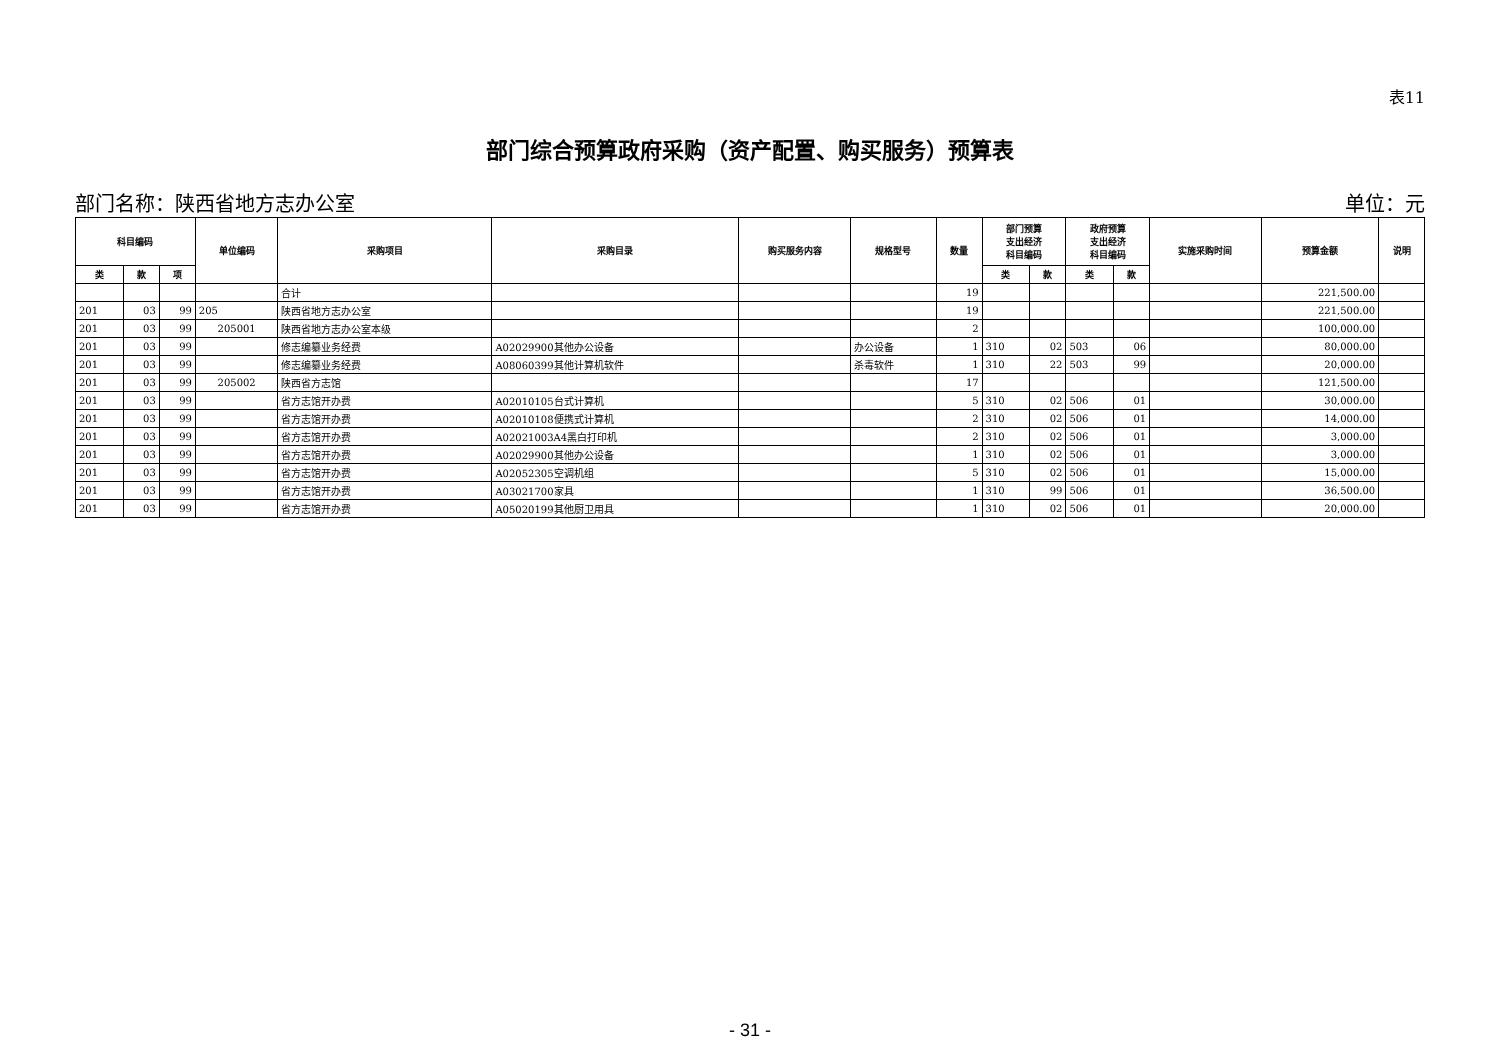表11
部门综合预算政府采购（资产配置、购买服务）预算表
部门名称：陕西省地方志办公室 单位：元
| 科目编码 | | | 单位编码 | 采购项目 | 采购目录 | 购买服务内容 | 规格型号 | 数量 | 部门预算 支出经济 科目编码 | | 政府预算 支出经济 科目编码 | | 实施采购时间 | 预算金额 | 说明 |
| --- | --- | --- | --- | --- | --- | --- | --- | --- | --- | --- | --- | --- | --- | --- | --- |
| 类 | 款 | 项 | | | | | | | 类 | 款 | 类 | 款 | | | |
| | | | | 合计 | | | | 19 | | | | | | 221,500.00 | |
| 201 | 03 | 99 | 205 | 陕西省地方志办公室 | | | | 19 | | | | | | 221,500.00 | |
| 201 | 03 | 99 | 205001 | 陕西省地方志办公室本级 | | | | 2 | | | | | | 100,000.00 | |
| 201 | 03 | 99 | | 修志编纂业务经费 | A02029900其他办公设备 | | 办公设备 | 1 | 310 | 02 | 503 | 06 | | 80,000.00 | |
| 201 | 03 | 99 | | 修志编纂业务经费 | A08060399其他计算机软件 | | 杀毒软件 | 1 | 310 | 22 | 503 | 99 | | 20,000.00 | |
| 201 | 03 | 99 | 205002 | 陕西省方志馆 | | | | 17 | | | | | | 121,500.00 | |
| 201 | 03 | 99 | | 省方志馆开办费 | A02010105台式计算机 | | | 5 | 310 | 02 | 506 | 01 | | 30,000.00 | |
| 201 | 03 | 99 | | 省方志馆开办费 | A02010108便携式计算机 | | | 2 | 310 | 02 | 506 | 01 | | 14,000.00 | |
| 201 | 03 | 99 | | 省方志馆开办费 | A02021003A4黑白打印机 | | | 2 | 310 | 02 | 506 | 01 | | 3,000.00 | |
| 201 | 03 | 99 | | 省方志馆开办费 | A02029900其他办公设备 | | | 1 | 310 | 02 | 506 | 01 | | 3,000.00 | |
| 201 | 03 | 99 | | 省方志馆开办费 | A02052305空调机组 | | | 5 | 310 | 02 | 506 | 01 | | 15,000.00 | |
| 201 | 03 | 99 | | 省方志馆开办费 | A03021700家具 | | | 1 | 310 | 99 | 506 | 01 | | 36,500.00 | |
| 201 | 03 | 99 | | 省方志馆开办费 | A05020199其他厨卫用具 | | | 1 | 310 | 02 | 506 | 01 | | 20,000.00 | |
- 31 -